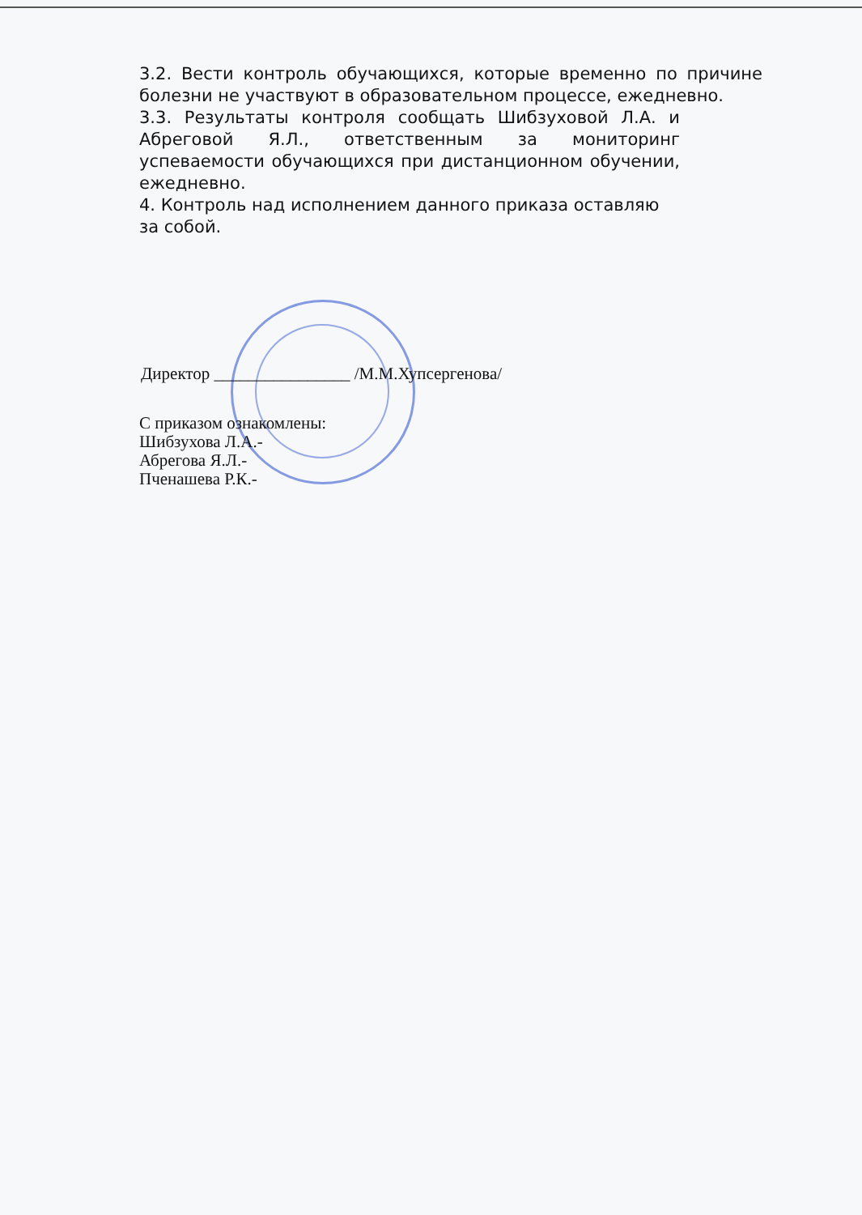3.2. Вести контроль обучающихся, которые временно по причине болезни не участвуют в образовательном процессе, ежедневно.
3.3. Результаты контроля сообщать Шибзуховой Л.А. и Абреговой Я.Л., ответственным за мониторинг успеваемости обучающихся при дистанционном обучении, ежедневно.
4. Контроль над исполнением данного приказа оставляю за собой.
Директор ________________ /М.М.Хупсергенова/
С приказом ознакомлены:
Шибзухова Л.А.-
Абрегова Я.Л.-
Пченашева Р.К.-